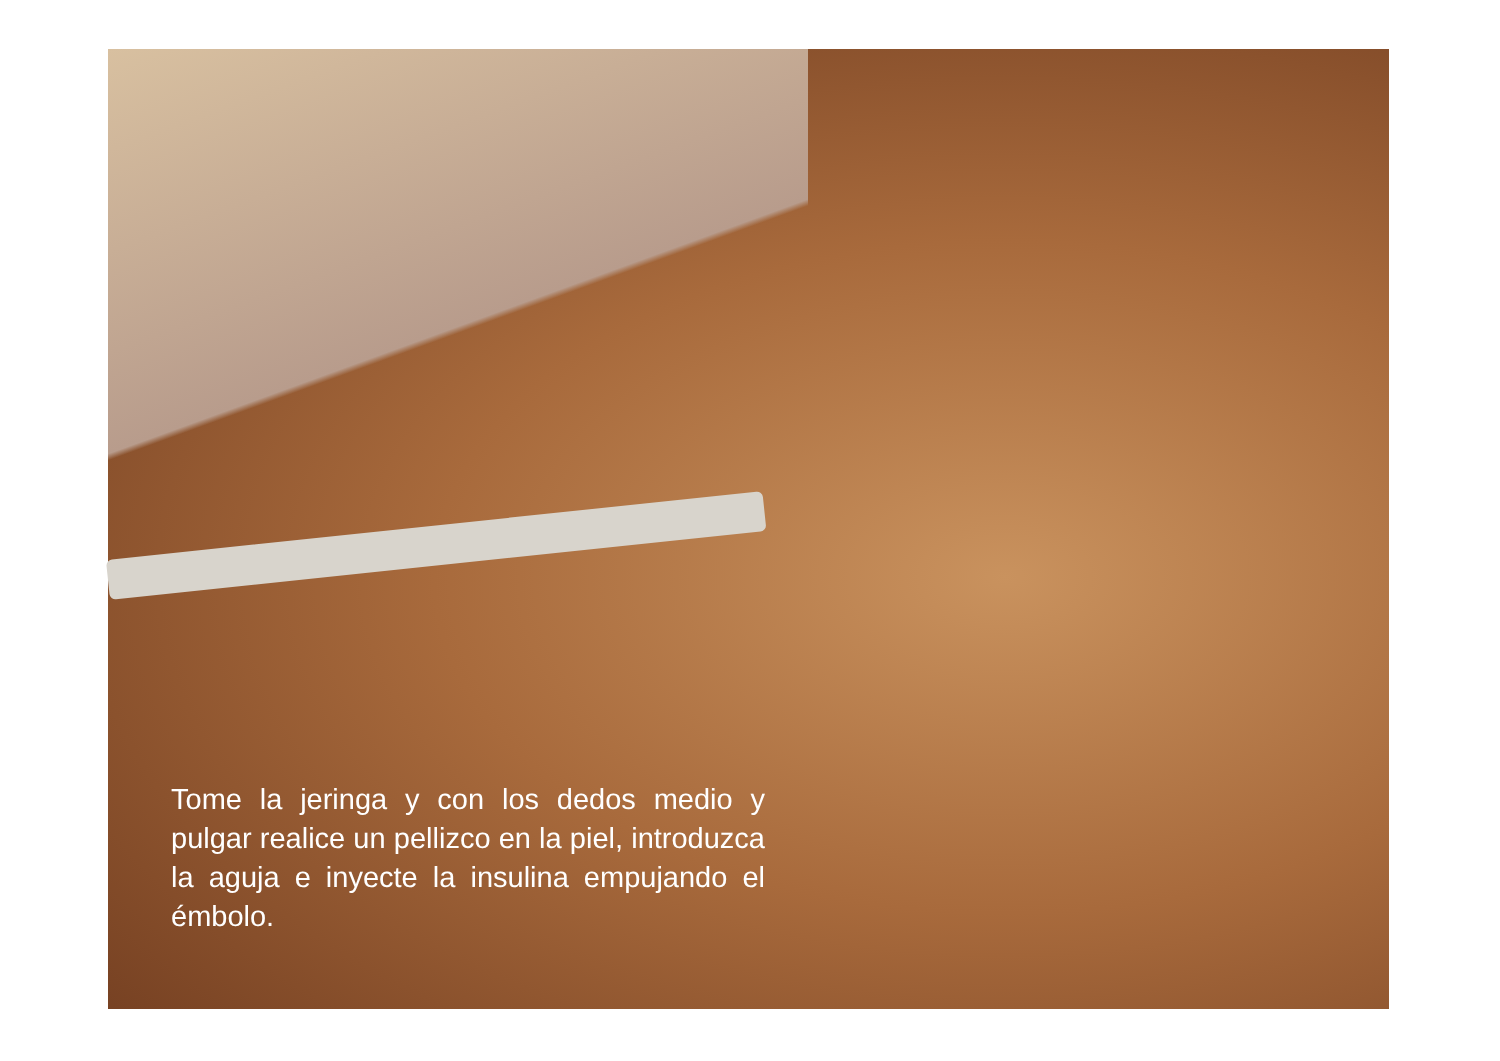Tome la jeringa y con los dedos medio y pulgar realice un pellizco en la piel, introduzca la aguja e inyecte la insulina empujando el émbolo.